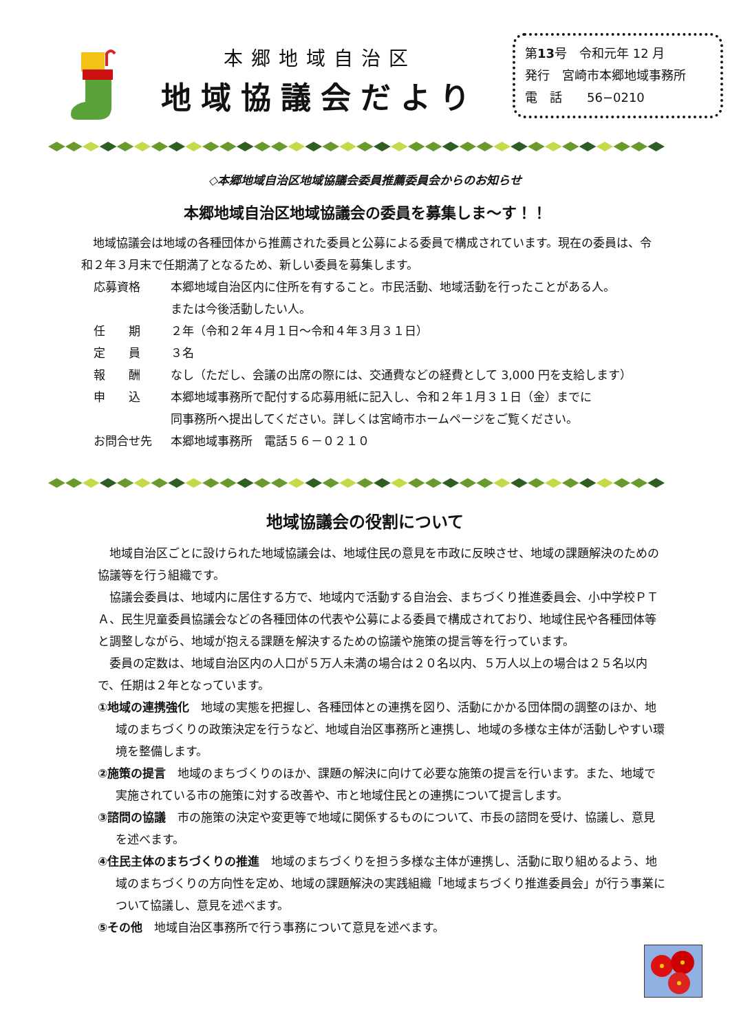本郷地域自治区
地域協議会だより
第13号　令和元年 12 月
発行　宮崎市本郷地域事務所
電　話　　56−0210
◇本郷地域自治区地域協議会委員推薦委員会からのお知らせ
本郷地域自治区地域協議会の委員を募集しま～す！！
　地域協議会は地域の各種団体から推薦された委員と公募による委員で構成されています。現在の委員は、令和２年３月末で任期満了となるため、新しい委員を募集します。
応募資格 本郷地域自治区内に住所を有すること。市民活動、地域活動を行ったことがある人。
または今後活動したい人。
任　　期 ２年（令和２年４月１日～令和４年３月３１日）
定　　員 ３名
報　　酬 なし（ただし、会議の出席の際には、交通費などの経費として 3,000 円を支給します）
申　　込 本郷地域事務所で配付する応募用紙に記入し、令和２年１月３１日（金）までに
同事務所へ提出してください。詳しくは宮崎市ホームページをご覧ください。
お問合せ先 本郷地域事務所　電話５６－０２１０
地域協議会の役割について
　地域自治区ごとに設けられた地域協議会は、地域住民の意見を市政に反映させ、地域の課題解決のための協議等を行う組織です。
　協議会委員は、地域内に居住する方で、地域内で活動する自治会、まちづくり推進委員会、小中学校ＰＴＡ、民生児童委員協議会などの各種団体の代表や公募による委員で構成されており、地域住民や各種団体等と調整しながら、地域が抱える課題を解決するための協議や施策の提言等を行っています。
　委員の定数は、地域自治区内の人口が５万人未満の場合は２０名以内、５万人以上の場合は２５名以内で、任期は２年となっています。
①地域の連携強化　地域の実態を把握し、各種団体との連携を図り、活動にかかる団体間の調整のほか、地域のまちづくりの政策決定を行うなど、地域自治区事務所と連携し、地域の多様な主体が活動しやすい環境を整備します。
②施策の提言　地域のまちづくりのほか、課題の解決に向けて必要な施策の提言を行います。また、地域で実施されている市の施策に対する改善や、市と地域住民との連携について提言します。
③諮問の協議　市の施策の決定や変更等で地域に関係するものについて、市長の諮問を受け、協議し、意見を述べます。
④住民主体のまちづくりの推進　地域のまちづくりを担う多様な主体が連携し、活動に取り組めるよう、地域のまちづくりの方向性を定め、地域の課題解決の実践組織「地域まちづくり推進委員会」が行う事業について協議し、意見を述べます。
⑤その他　地域自治区事務所で行う事務について意見を述べます。